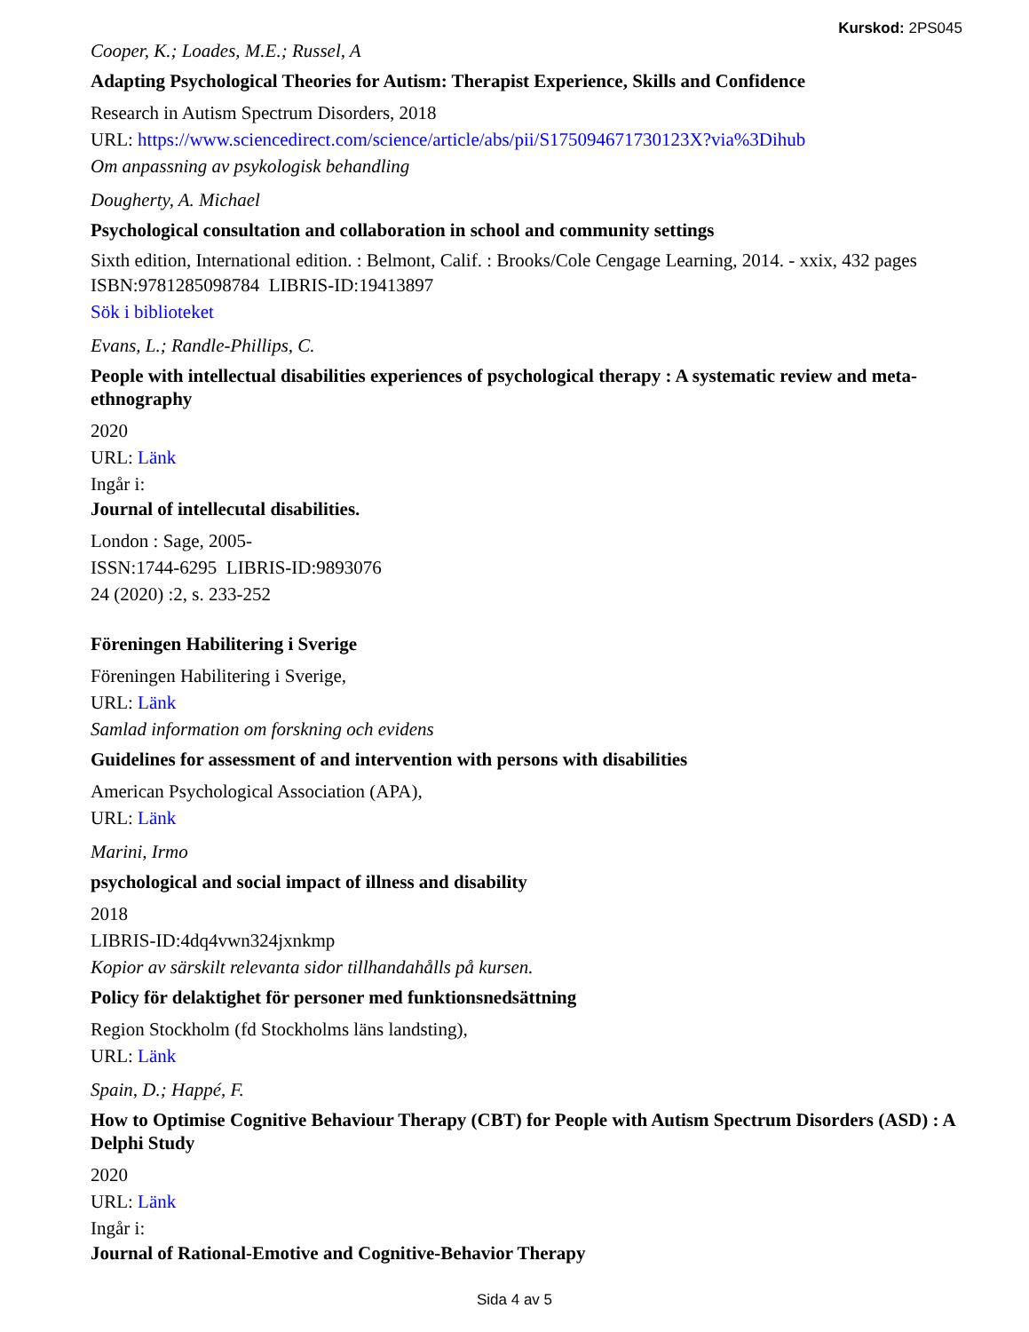Kurskod: 2PS045
Cooper, K.; Loades, M.E.; Russel, A
Adapting Psychological Theories for Autism: Therapist Experience, Skills and Confidence
Research in Autism Spectrum Disorders, 2018
URL: https://www.sciencedirect.com/science/article/abs/pii/S175094671730123X?via%3Dihub
Om anpassning av psykologisk behandling
Dougherty, A. Michael
Psychological consultation and collaboration in school and community settings
Sixth edition, International edition. : Belmont, Calif. : Brooks/Cole Cengage Learning, 2014. - xxix, 432 pages
ISBN:9781285098784 LIBRIS-ID:19413897
Sök i biblioteket
Evans, L.; Randle-Phillips, C.
People with intellectual disabilities experiences of psychological therapy : A systematic review and meta-ethnography
2020
URL: Länk
Ingår i:
Journal of intellecutal disabilities.
London : Sage, 2005-
ISSN:1744-6295 LIBRIS-ID:9893076
24 (2020) :2, s. 233-252
Föreningen Habilitering i Sverige
Föreningen Habilitering i Sverige,
URL: Länk
Samlad information om forskning och evidens
Guidelines for assessment of and intervention with persons with disabilities
American Psychological Association (APA),
URL: Länk
Marini, Irmo
psychological and social impact of illness and disability
2018
LIBRIS-ID:4dq4vwn324jxnkmp
Kopior av särskilt relevanta sidor tillhandahålls på kursen.
Policy för delaktighet för personer med funktionsnedsättning
Region Stockholm (fd Stockholms läns landsting),
URL: Länk
Spain, D.; Happé, F.
How to Optimise Cognitive Behaviour Therapy (CBT) for People with Autism Spectrum Disorders (ASD) : A Delphi Study
2020
URL: Länk
Ingår i:
Journal of Rational-Emotive and Cognitive-Behavior Therapy
Sida 4 av 5